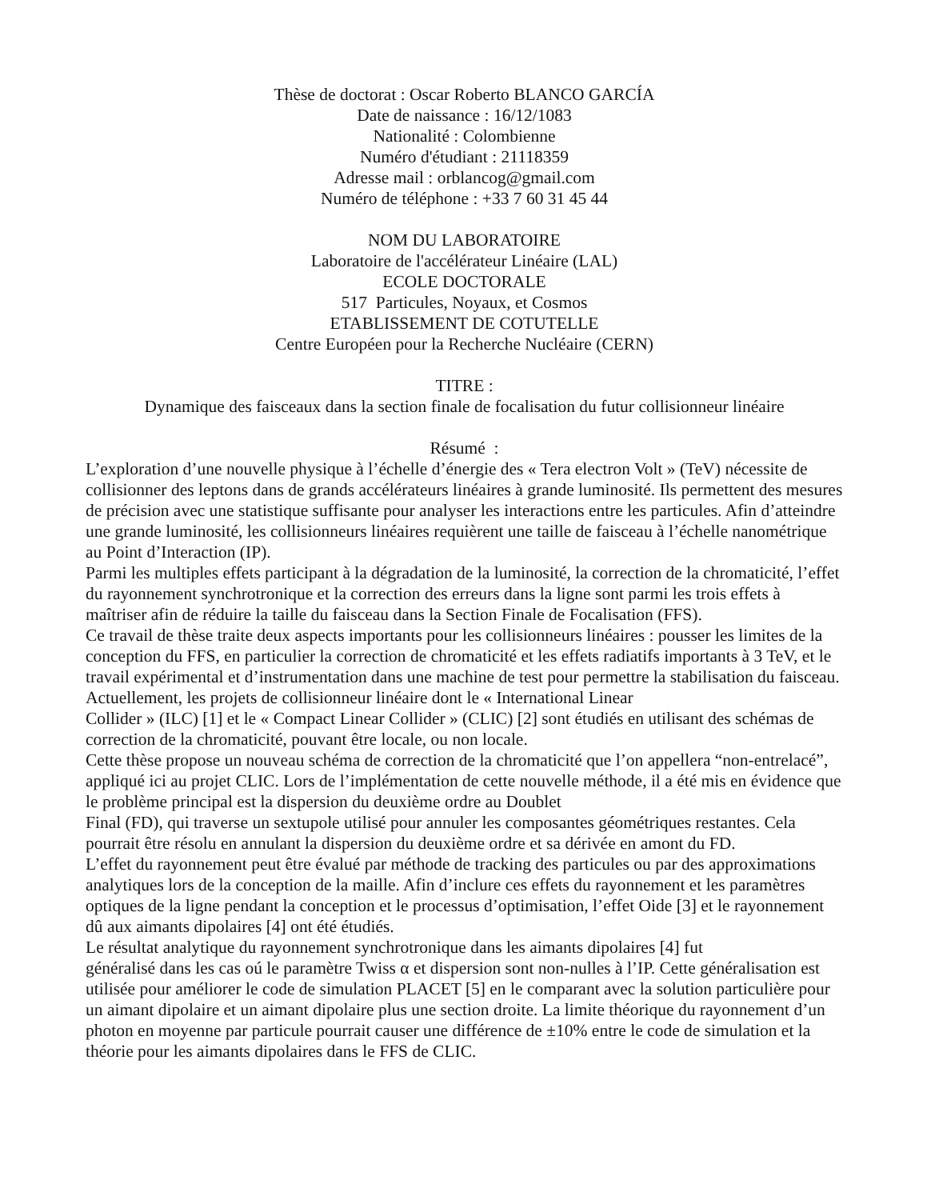Thèse de doctorat : Oscar Roberto BLANCO GARCÍA
Date de naissance : 16/12/1083
Nationalité : Colombienne
Numéro d'étudiant : 21118359
Adresse mail : orblancog@gmail.com
Numéro de téléphone : +33 7 60 31 45 44
NOM DU LABORATOIRE
Laboratoire de l'accélérateur Linéaire (LAL)
ECOLE DOCTORALE
517 Particules, Noyaux, et Cosmos
ETABLISSEMENT DE COTUTELLE
Centre Européen pour la Recherche Nucléaire (CERN)
TITRE :
Dynamique des faisceaux dans la section finale de focalisation du futur collisionneur linéaire
Résumé :
L’exploration d’une nouvelle physique à l’échelle d’énergie des « Tera electron Volt » (TeV) nécessite de collisionner des leptons dans de grands accélérateurs linéaires à grande luminosité. Ils permettent des mesures de précision avec une statistique suffisante pour analyser les interactions entre les particules. Afin d’atteindre une grande luminosité, les collisionneurs linéaires requièrent une taille de faisceau à l’échelle nanométrique au Point d’Interaction (IP).
Parmi les multiples effets participant à la dégradation de la luminosité, la correction de la chromaticité, l’effet du rayonnement synchrotronique et la correction des erreurs dans la ligne sont parmi les trois effets à maîtriser afin de réduire la taille du faisceau dans la Section Finale de Focalisation (FFS).
Ce travail de thèse traite deux aspects importants pour les collisionneurs linéaires : pousser les limites de la conception du FFS, en particulier la correction de chromaticité et les effets radiatifs importants à 3 TeV, et le travail expérimental et d’instrumentation dans une machine de test pour permettre la stabilisation du faisceau.
Actuellement, les projets de collisionneur linéaire dont le « International Linear
Collider » (ILC) [1] et le « Compact Linear Collider » (CLIC) [2] sont étudiés en utilisant des schémas de correction de la chromaticité, pouvant être locale, ou non locale.
Cette thèse propose un nouveau schéma de correction de la chromaticité que l’on appellera “non-entrelacé”, appliqué ici au projet CLIC. Lors de l’implémentation de cette nouvelle méthode, il a été mis en évidence que le problème principal est la dispersion du deuxième ordre au Doublet
Final (FD), qui traverse un sextupole utilisé pour annuler les composantes géométriques restantes. Cela pourrait être résolu en annulant la dispersion du deuxième ordre et sa dérivée en amont du FD.
L’effet du rayonnement peut être évalué par méthode de tracking des particules ou par des approximations analytiques lors de la conception de la maille. Afin d’inclure ces effets du rayonnement et les paramètres optiques de la ligne pendant la conception et le processus d’optimisation, l’effet Oide [3] et le rayonnement dû aux aimants dipolaires [4] ont été étudiés.
Le résultat analytique du rayonnement synchrotronique dans les aimants dipolaires [4] fut
généralisé dans les cas oú le paramètre Twiss α et dispersion sont non-nulles à l’IP. Cette généralisation est utilisée pour améliorer le code de simulation PLACET [5] en le comparant avec la solution particulière pour un aimant dipolaire et un aimant dipolaire plus une section droite. La limite théorique du rayonnement d’un photon en moyenne par particule pourrait causer une différence de ±10% entre le code de simulation et la théorie pour les aimants dipolaires dans le FFS de CLIC.